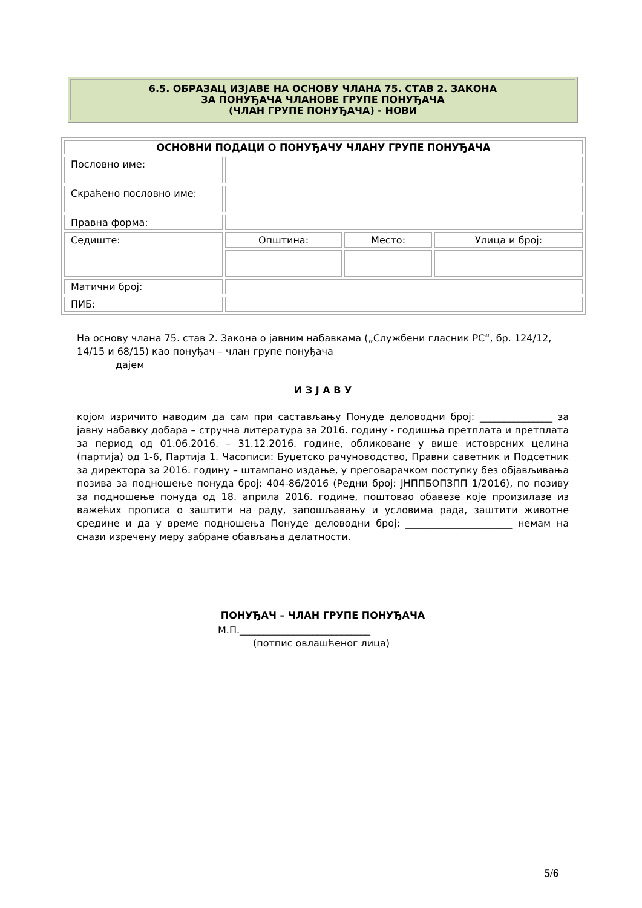6.5. ОБРАЗАЦ ИЗЈАВЕ НА ОСНОВУ ЧЛАНА 75. СТАВ 2. ЗАКОНА
ЗА ПОНУЂАЧА ЧЛАНОВЕ ГРУПЕ ПОНУЂАЧА
(ЧЛАН ГРУПЕ ПОНУЂАЧА) - НОВИ
| ОСНОВНИ ПОДАЦИ О ПОНУЂАЧУ ЧЛАНУ ГРУПЕ ПОНУЂАЧА | | | |
| --- | --- | --- | --- |
| Пословно име: | | | |
| Скраћено пословно име: | | | |
| Правна форма: | | | |
| Седиште: | Општина: | Место: | Улица и број: |
| Матични број: | | | |
| ПИБ: | | | |
На основу члана 75. став 2. Закона о јавним набавкама („Службени гласник РС“, бр. 124/12, 14/15 и 68/15) као понуђач – члан групе понуђача
дајем
И З Ј А В У
којом изричито наводим да сам при састављању Понуде деловодни број: _______________ за јавну набавку добара – стручна литература за 2016. годину - годишња претплата и претплата за период од 01.06.2016. – 31.12.2016. године, обликоване у више истоврсних целина (партија) од 1-6, Партија 1. Часописи: Буџетско рачуноводство, Правни саветник и Подсетник за директора за 2016. годину – штампано издање, у преговарачком поступку без објављивања позива за подношење понуда број: 404-86/2016 (Редни број: ЈНППБОПЗПП 1/2016), по позиву за подношење понуда од 18. априла 2016. године, поштовао обавезе које произилазе из важећих прописа о заштити на раду, запошљавању и условима рада, заштити животне средине и да у време подношења Понуде деловодни број: ______________________ немам на снази изречену меру забране обављања делатности.
ПОНУЂАЧ – ЧЛАН ГРУПЕ ПОНУЂАЧА
М.П.___________________________
(потпис овлашћеног лица)
5/6